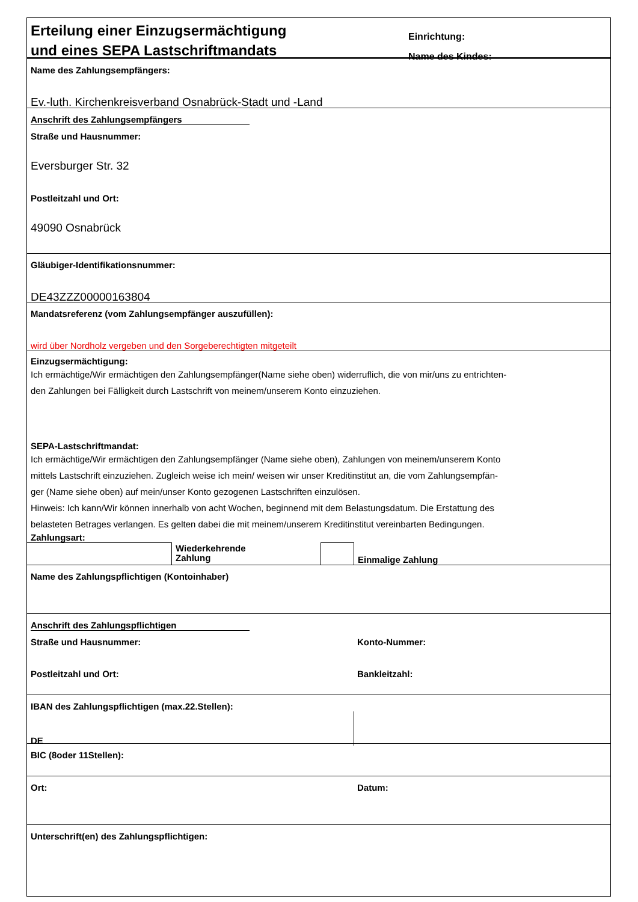Erteilung einer Einzugsermächtigung
und eines SEPA Lastschriftmandats
Einrichtung:
Name des Kindes:
Name des Zahlungsempfängers:
Ev.-luth. Kirchenkreisverband Osnabrück-Stadt und -Land
Anschrift des Zahlungsempfängers
Straße und Hausnummer:
Eversburger Str. 32
Postleitzahl und Ort:
49090 Osnabrück
Gläubiger-Identifikationsnummer:
DE43ZZZ00000163804
Mandatsreferenz (vom Zahlungsempfänger auszufüllen):
wird über Nordholz vergeben und den Sorgeberechtigten mitgeteilt
Einzugsermächtigung:
Ich ermächtige/Wir ermächtigen den Zahlungsempfänger(Name siehe oben) widerruflich, die von mir/uns zu entrichten-
den Zahlungen bei Fälligkeit durch Lastschrift von meinem/unserem Konto einzuziehen.
SEPA-Lastschriftmandat:
Ich ermächtige/Wir ermächtigen den Zahlungsempfänger (Name siehe oben), Zahlungen von meinem/unserem Konto
mittels Lastschrift einzuziehen. Zugleich weise ich mein/ weisen wir unser Kreditinstitut an, die vom Zahlungsempfän-
ger (Name siehe oben) auf mein/unser Konto gezogenen Lastschriften einzulösen.
Hinweis: Ich kann/Wir können innerhalb von acht Wochen, beginnend mit dem Belastungsdatum. Die Erstattung des
belasteten Betrages verlangen. Es gelten dabei die mit meinem/unserem Kreditinstitut vereinbarten Bedingungen.
Zahlungsart:
Wiederkehrende
Zahlung
Einmalige Zahlung
Name des Zahlungspflichtigen (Kontoinhaber)
Anschrift des Zahlungspflichtigen
Straße und Hausnummer: Konto-Nummer:
Postleitzahl und Ort: Bankleitzahl:
IBAN des Zahlungspflichtigen (max.22.Stellen):
DE
BIC (8oder 11Stellen):
Ort: Datum:
Unterschrift(en) des Zahlungspflichtigen: